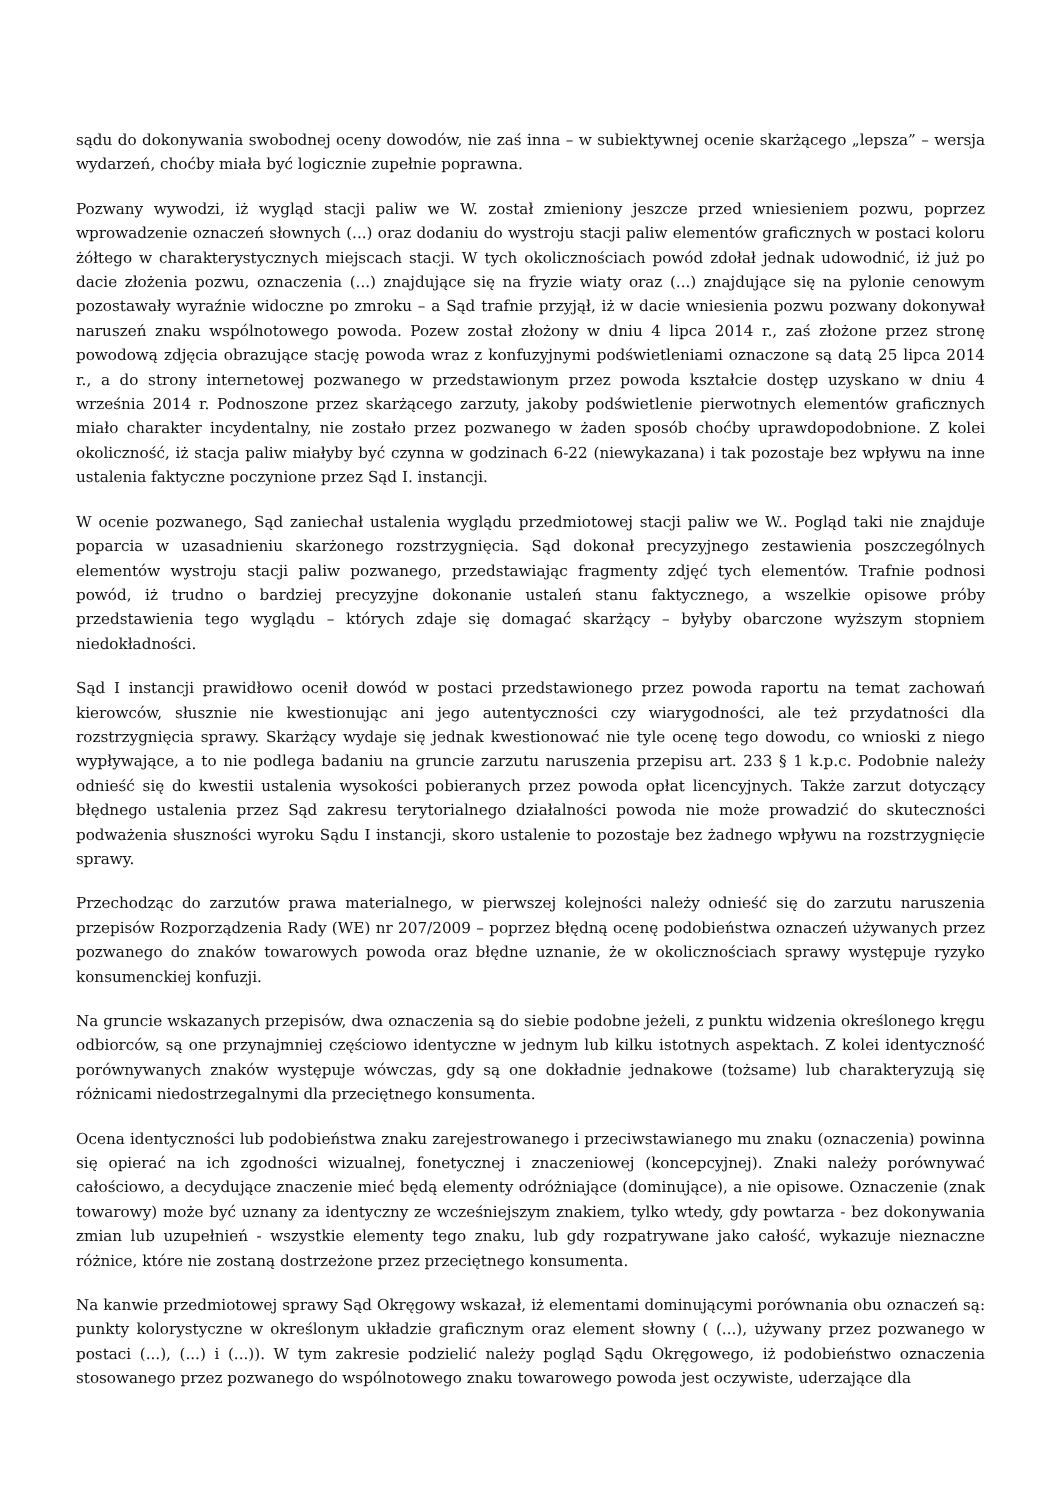sądu do dokonywania swobodnej oceny dowodów, nie zaś inna – w subiektywnej ocenie skarżącego „lepsza” – wersja wydarzeń, choćby miała być logicznie zupełnie poprawna.
Pozwany wywodzi, iż wygląd stacji paliw we W. został zmieniony jeszcze przed wniesieniem pozwu, poprzez wprowadzenie oznaczeń słownych (...) oraz dodaniu do wystroju stacji paliw elementów graficznych w postaci koloru żółtego w charakterystycznych miejscach stacji. W tych okolicznościach powód zdołał jednak udowodnić, iż już po dacie złożenia pozwu, oznaczenia (...) znajdujące się na fryzie wiaty oraz (...) znajdujące się na pylonie cenowym pozostawały wyraźnie widoczne po zmroku – a Sąd trafnie przyjął, iż w dacie wniesienia pozwu pozwany dokonywał naruszeń znaku wspólnotowego powoda. Pozew został złożony w dniu 4 lipca 2014 r., zaś złożone przez stronę powodową zdjęcia obrazujące stację powoda wraz z konfuzyjnymi podświetleniami oznaczone są datą 25 lipca 2014 r., a do strony internetowej pozwanego w przedstawionym przez powoda kształcie dostęp uzyskano w dniu 4 września 2014 r. Podnoszone przez skarżącego zarzuty, jakoby podświetlenie pierwotnych elementów graficznych miało charakter incydentalny, nie zostało przez pozwanego w żaden sposób choćby uprawdopodobnione. Z kolei okoliczność, iż stacja paliw miałyby być czynna w godzinach 6-22 (niewykazana) i tak pozostaje bez wpływu na inne ustalenia faktyczne poczynione przez Sąd I. instancji.
W ocenie pozwanego, Sąd zaniechał ustalenia wyglądu przedmiotowej stacji paliw we W.. Pogląd taki nie znajduje poparcia w uzasadnieniu skarżonego rozstrzygnięcia. Sąd dokonał precyzyjnego zestawienia poszczególnych elementów wystroju stacji paliw pozwanego, przedstawiając fragmenty zdjęć tych elementów. Trafnie podnosi powód, iż trudno o bardziej precyzyjne dokonanie ustaleń stanu faktycznego, a wszelkie opisowe próby przedstawienia tego wyglądu – których zdaje się domagać skarżący – byłyby obarczone wyższym stopniem niedokładności.
Sąd I instancji prawidłowo ocenił dowód w postaci przedstawionego przez powoda raportu na temat zachowań kierowców, słusznie nie kwestionując ani jego autentyczności czy wiarygodności, ale też przydatności dla rozstrzygnięcia sprawy. Skarżący wydaje się jednak kwestionować nie tyle ocenę tego dowodu, co wnioski z niego wypływające, a to nie podlega badaniu na gruncie zarzutu naruszenia przepisu art. 233 § 1 k.p.c. Podobnie należy odnieść się do kwestii ustalenia wysokości pobieranych przez powoda opłat licencyjnych. Także zarzut dotyczący błędnego ustalenia przez Sąd zakresu terytorialnego działalności powoda nie może prowadzić do skuteczności podważenia słuszności wyroku Sądu I instancji, skoro ustalenie to pozostaje bez żadnego wpływu na rozstrzygnięcie sprawy.
Przechodząc do zarzutów prawa materialnego, w pierwszej kolejności należy odnieść się do zarzutu naruszenia przepisów Rozporządzenia Rady (WE) nr 207/2009 – poprzez błędną ocenę podobieństwa oznaczeń używanych przez pozwanego do znaków towarowych powoda oraz błędne uznanie, że w okolicznościach sprawy występuje ryzyko konsumenckiej konfuzji.
Na gruncie wskazanych przepisów, dwa oznaczenia są do siebie podobne jeżeli, z punktu widzenia określonego kręgu odbiorców, są one przynajmniej częściowo identyczne w jednym lub kilku istotnych aspektach. Z kolei identyczność porównywanych znaków występuje wówczas, gdy są one dokładnie jednakowe (tożsame) lub charakteryzują się różnicami niedostrzegalnymi dla przeciętnego konsumenta.
Ocena identyczności lub podobieństwa znaku zarejestrowanego i przeciwstawianego mu znaku (oznaczenia) powinna się opierać na ich zgodności wizualnej, fonetycznej i znaczeniowej (koncepcyjnej). Znaki należy porównywać całościowo, a decydujące znaczenie mieć będą elementy odróżniające (dominujące), a nie opisowe. Oznaczenie (znak towarowy) może być uznany za identyczny ze wcześniejszym znakiem, tylko wtedy, gdy powtarza - bez dokonywania zmian lub uzupełnień - wszystkie elementy tego znaku, lub gdy rozpatrywane jako całość, wykazuje nieznaczne różnice, które nie zostaną dostrzeżone przez przeciętnego konsumenta.
Na kanwie przedmiotowej sprawy Sąd Okręgowy wskazał, iż elementami dominującymi porównania obu oznaczeń są: punkty kolorystyczne w określonym układzie graficznym oraz element słowny ( (...), używany przez pozwanego w postaci (...), (...) i (...)). W tym zakresie podzielić należy pogląd Sądu Okręgowego, iż podobieństwo oznaczenia stosowanego przez pozwanego do wspólnotowego znaku towarowego powoda jest oczywiste, uderzające dla